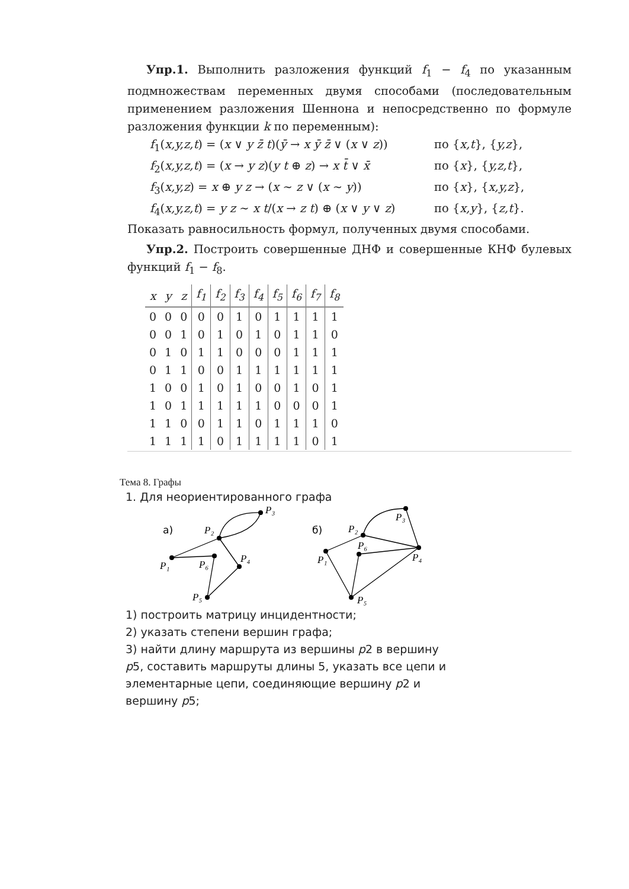Упр.1. Выполнить разложения функций f<sub>1</sub> − f<sub>4</sub> по указанным подмножествам переменных двумя способами (последовательным применением разложения Шеннона и непосредственно по формуле разложения функции k по переменным):
f<sub>1</sub>(x,y,z,t) = (x ∨ y z̄ t)(ȳ → x ȳ z̄ ∨ (x ∨ z)) по {x,t}, {y,z},
f<sub>2</sub>(x,y,z,t) = (x → y z)(y t ⊕ z) → x t̄ ∨ x̄ по {x}, {y,z,t},
f<sub>3</sub>(x,y,z) = x ⊕ y z → (x ∼ z ∨ (x ∼ y)) по {x}, {x,y,z},
f<sub>4</sub>(x,y,z,t) = y z ∼ x t/(x → z t) ⊕ (x ∨ y ∨ z) по {x,y}, {z,t}.
Показать равносильность формул, полученных двумя способами.
Упр.2. Построить совершенные ДНФ и совершенные КНФ булевых функций f<sub>1</sub> − f<sub>8</sub>.
| x | y | z | f<sub>1</sub> | f<sub>2</sub> | f<sub>3</sub> | f<sub>4</sub> | f<sub>5</sub> | f<sub>6</sub> | f<sub>7</sub> | f<sub>8</sub> |
| --- | --- | --- | --- | --- | --- | --- | --- | --- | --- | --- |
| 0 | 0 | 0 | 0 | 0 | 1 | 0 | 1 | 1 | 1 | 1 |
| 0 | 0 | 1 | 0 | 1 | 0 | 1 | 0 | 1 | 1 | 0 |
| 0 | 1 | 0 | 1 | 1 | 0 | 0 | 0 | 1 | 1 | 1 |
| 0 | 1 | 1 | 0 | 0 | 1 | 1 | 1 | 1 | 1 | 1 |
| 1 | 0 | 0 | 1 | 0 | 1 | 0 | 0 | 1 | 0 | 1 |
| 1 | 0 | 1 | 1 | 1 | 1 | 1 | 0 | 0 | 0 | 1 |
| 1 | 1 | 0 | 0 | 1 | 1 | 0 | 1 | 1 | 1 | 0 |
| 1 | 1 | 1 | 1 | 0 | 1 | 1 | 1 | 1 | 0 | 1 |
Тема 8. Графы
1. Для неориентированного графа
а)
б)
P₃
P₂
P₄
P₁
P₆
P₅
P₃
P₂
P₆
P₄
P₁
P₅
1) построить матрицу инцидентности;
2) указать степени вершин графа;
3) найти длину маршрута из вершины p2 в вершину
p5, составить маршруты длины 5, указать все цепи и
элементарные цепи, соединяющие вершину p2 и
вершину p5;